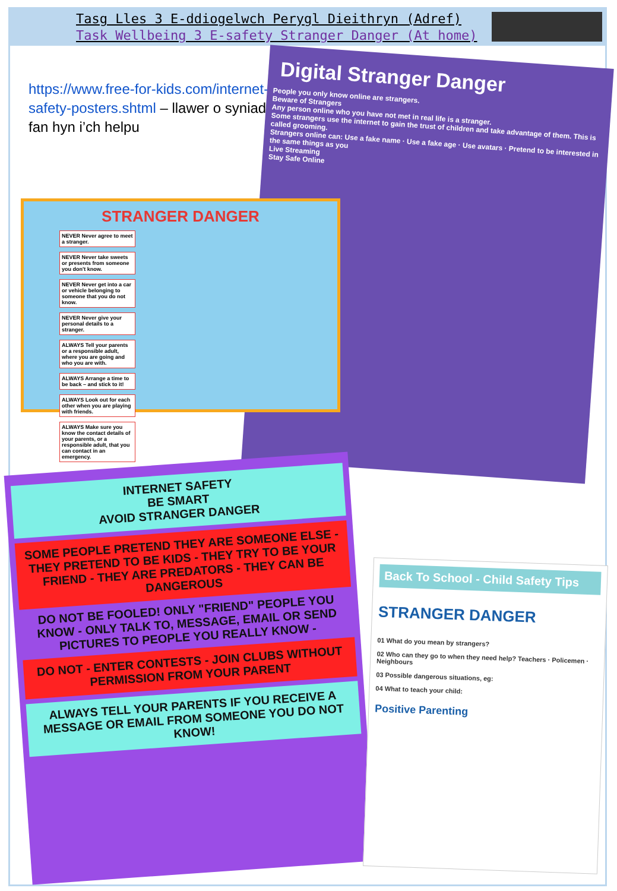Tasg Lles 3 E-ddiogelwch Perygl Dieithryn (Adref)
Task Wellbeing 3 E-safety Stranger Danger (At home)
https://www.free-for-kids.com/internet-safety-posters.shtml – llawer o syniadau fan hyn i’ch helpu
Digital Stranger Danger
People you only know online are strangers.
Beware of Strangers
Any person online who you have not met in real life is a stranger.
Some strangers use the internet to gain the trust of children and take advantage of them. This is called grooming.
Strangers online can: Use a fake name · Use a fake age · Use avatars · Pretend to be interested in the same things as you
Live Streaming
Stay Safe Online
STRANGER DANGER
NEVER Never agree to meet a stranger.
NEVER Never take sweets or presents from someone you don't know.
NEVER Never get into a car or vehicle belonging to someone that you do not know.
NEVER Never give your personal details to a stranger.
ALWAYS Tell your parents or a responsible adult, where you are going and who you are with.
ALWAYS Arrange a time to be back – and stick to it!
ALWAYS Look out for each other when you are playing with friends.
ALWAYS Make sure you know the contact details of your parents, or a responsible adult, that you can contact in an emergency.
INTERNET SAFETY
BE SMART
AVOID STRANGER DANGER
SOME PEOPLE PRETEND THEY ARE SOMEONE ELSE - THEY PRETEND TO BE KIDS - THEY TRY TO BE YOUR FRIEND - THEY ARE PREDATORS - THEY CAN BE DANGEROUS
DO NOT BE FOOLED! ONLY "FRIEND" PEOPLE YOU KNOW - ONLY TALK TO, MESSAGE, EMAIL OR SEND PICTURES TO PEOPLE YOU REALLY KNOW -
DO NOT - ENTER CONTESTS - JOIN CLUBS WITHOUT PERMISSION FROM YOUR PARENT
ALWAYS TELL YOUR PARENTS IF YOU RECEIVE A MESSAGE OR EMAIL FROM SOMEONE YOU DO NOT KNOW!
Back To School - Child Safety Tips
STRANGER DANGER
01 What do you mean by strangers?
02 Who can they go to when they need help? Teachers · Policemen · Neighbours
03 Possible dangerous situations, eg:
04 What to teach your child:
Positive Parenting